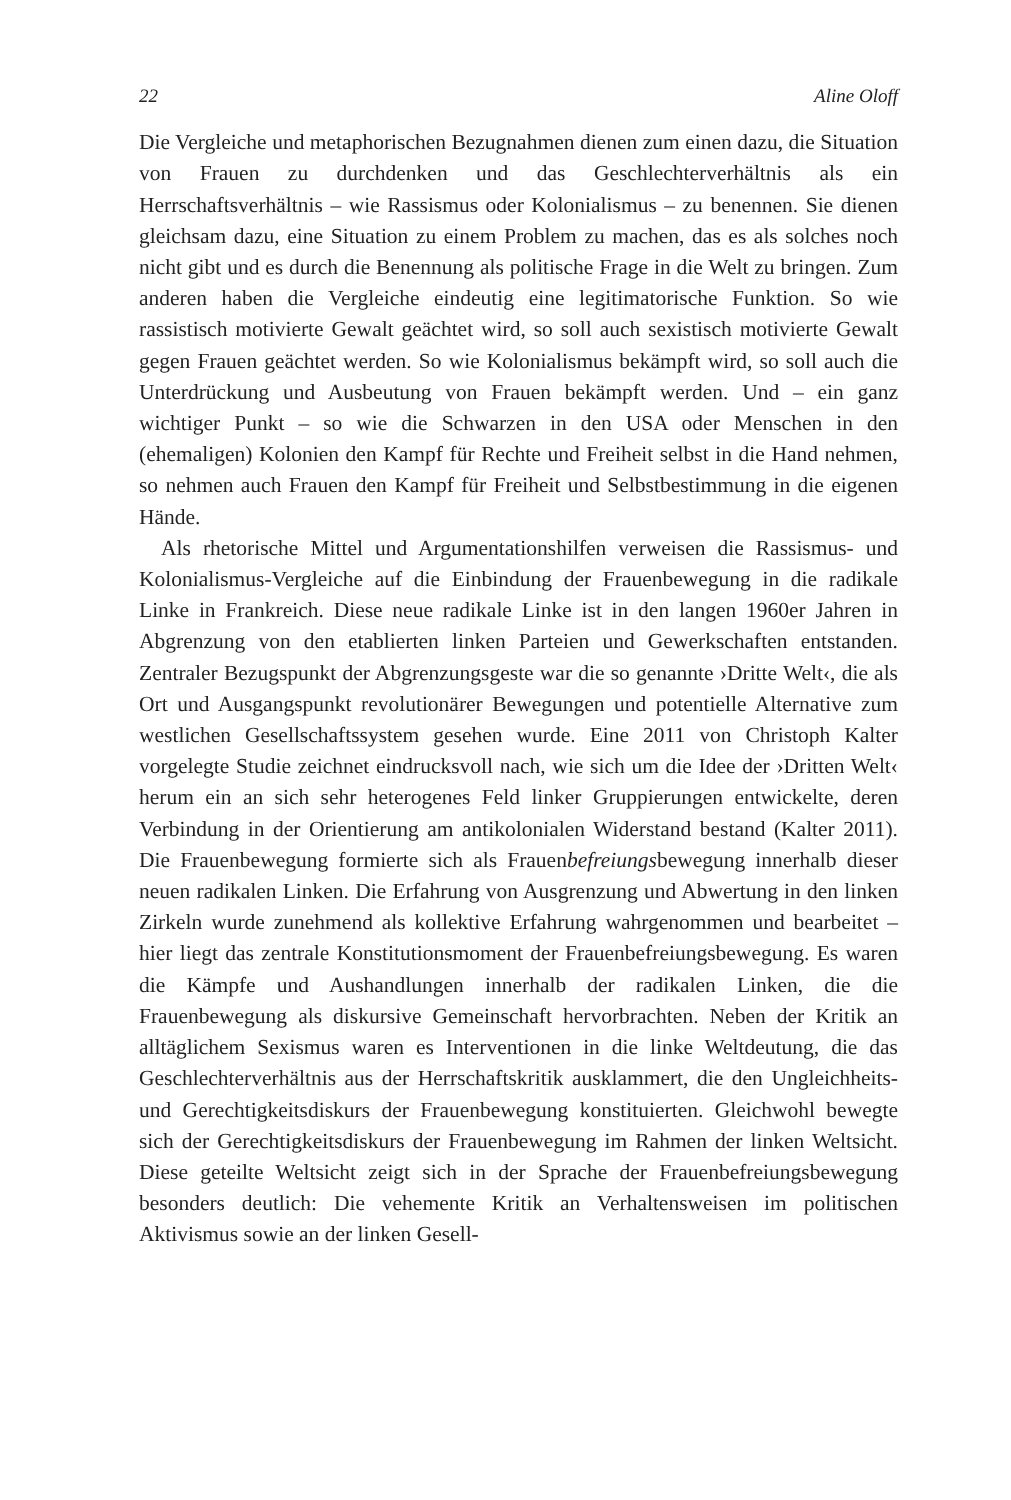22 Aline Oloff
Die Vergleiche und metaphorischen Bezugnahmen dienen zum einen dazu, die Situation von Frauen zu durchdenken und das Geschlechterverhältnis als ein Herrschaftsverhältnis – wie Rassismus oder Kolonialismus – zu benennen. Sie dienen gleichsam dazu, eine Situation zu einem Problem zu machen, das es als solches noch nicht gibt und es durch die Benennung als politische Frage in die Welt zu bringen. Zum anderen haben die Vergleiche eindeutig eine legitimatorische Funktion. So wie rassistisch motivierte Gewalt geächtet wird, so soll auch sexistisch motivierte Gewalt gegen Frauen geächtet werden. So wie Kolonialismus bekämpft wird, so soll auch die Unterdrückung und Ausbeutung von Frauen bekämpft werden. Und – ein ganz wichtiger Punkt – so wie die Schwarzen in den USA oder Menschen in den (ehemaligen) Kolonien den Kampf für Rechte und Freiheit selbst in die Hand nehmen, so nehmen auch Frauen den Kampf für Freiheit und Selbstbestimmung in die eigenen Hände.
Als rhetorische Mittel und Argumentationshilfen verweisen die Rassismus- und Kolonialismus-Vergleiche auf die Einbindung der Frauenbewegung in die radikale Linke in Frankreich. Diese neue radikale Linke ist in den langen 1960er Jahren in Abgrenzung von den etablierten linken Parteien und Gewerkschaften entstanden. Zentraler Bezugspunkt der Abgrenzungsgeste war die so genannte ›Dritte Welt‹, die als Ort und Ausgangspunkt revolutionärer Bewegungen und potentielle Alternative zum westlichen Gesellschaftssystem gesehen wurde. Eine 2011 von Christoph Kalter vorgelegte Studie zeichnet eindrucksvoll nach, wie sich um die Idee der ›Dritten Welt‹ herum ein an sich sehr heterogenes Feld linker Gruppierungen entwickelte, deren Verbindung in der Orientierung am antikolonialen Widerstand bestand (Kalter 2011). Die Frauenbewegung formierte sich als Frauenbefreiungsbewegung innerhalb dieser neuen radikalen Linken. Die Erfahrung von Ausgrenzung und Abwertung in den linken Zirkeln wurde zunehmend als kollektive Erfahrung wahrgenommen und bearbeitet – hier liegt das zentrale Konstitutionsmoment der Frauenbefreiungsbewegung. Es waren die Kämpfe und Aushandlungen innerhalb der radikalen Linken, die die Frauenbewegung als diskursive Gemeinschaft hervorbrachten. Neben der Kritik an alltäglichem Sexismus waren es Interventionen in die linke Weltdeutung, die das Geschlechterverhältnis aus der Herrschaftskritik ausklammert, die den Ungleichheits- und Gerechtigkeitsdiskurs der Frauenbewegung konstituierten. Gleichwohl bewegte sich der Gerechtigkeitsdiskurs der Frauenbewegung im Rahmen der linken Weltsicht. Diese geteilte Weltsicht zeigt sich in der Sprache der Frauenbefreiungsbewegung besonders deutlich: Die vehemente Kritik an Verhaltensweisen im politischen Aktivismus sowie an der linken Gesell-